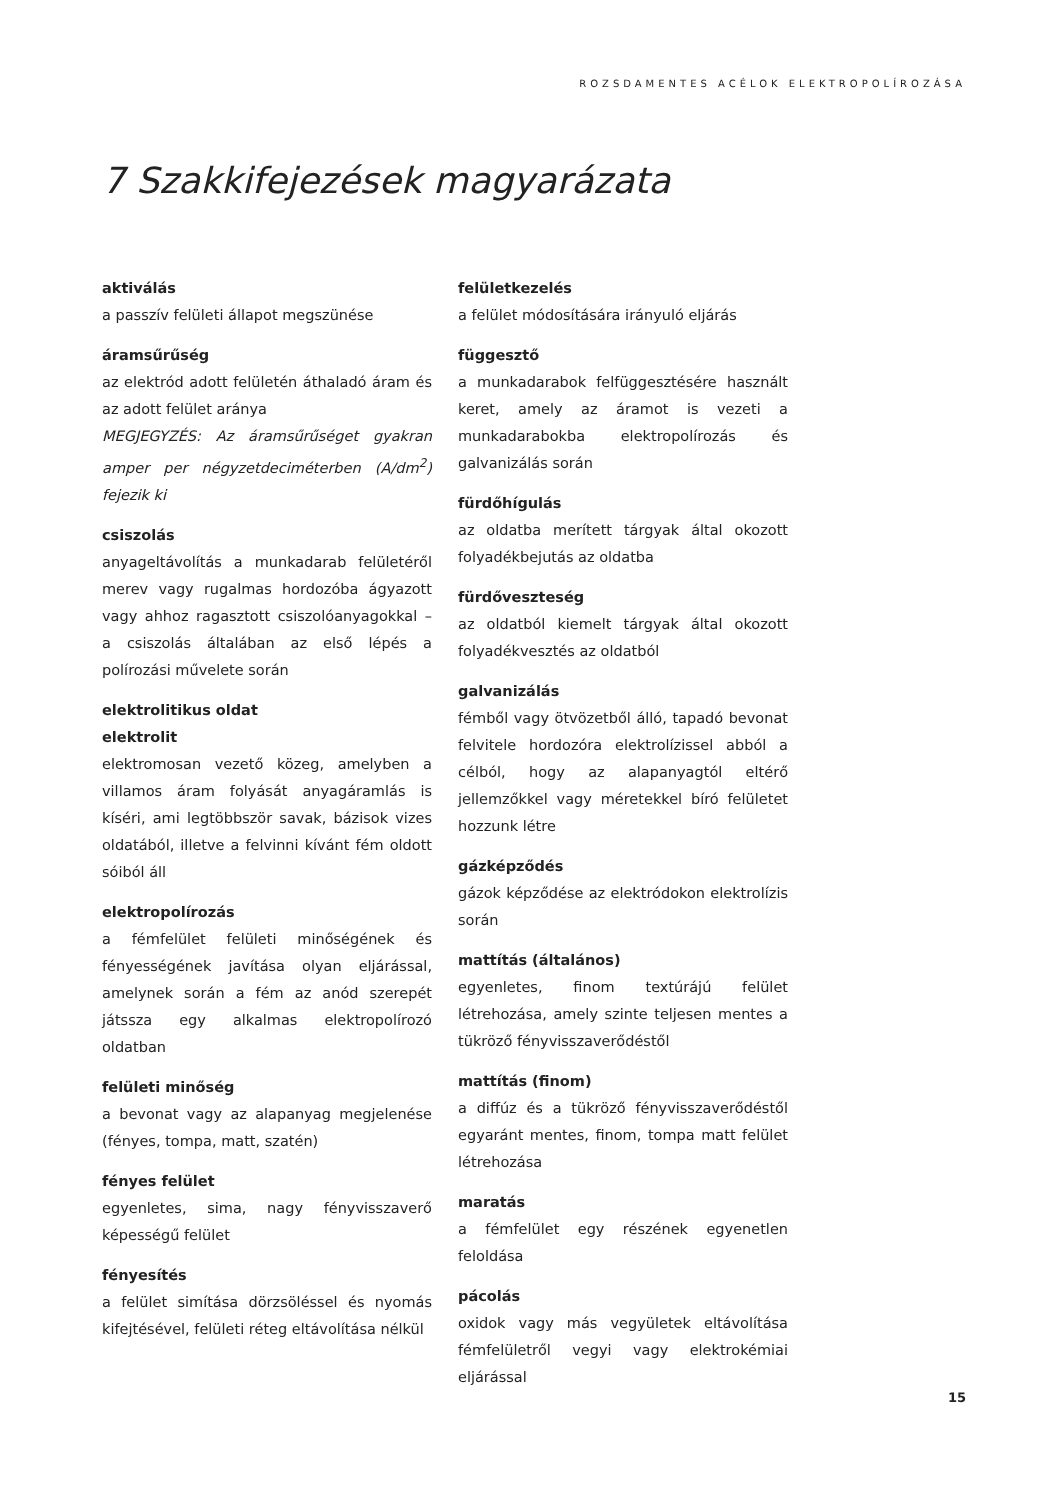ROZSDAMENTES ACÉLOK ELEKTROPOLÍROZÁSA
7 Szakkifejezések magyarázata
aktiválás
a passzív felületi állapot megszünése
áramsűrűség
az elektród adott felületén áthaladó áram és az adott felület aránya
MEGJEGYZÉS: Az áramsűrűséget gyakran amper per négyzetdeciméterben (A/dm<sup>2</sup>) fejezik ki
csiszolás
anyageltávolítás a munkadarab felületéről merev vagy rugalmas hordozóba ágyazott vagy ahhoz ragasztott csiszolóanyagokkal – a csiszolás általában az első lépés a polírozási művelete során
elektrolitikus oldat
elektrolit
elektromosan vezető közeg, amelyben a villamos áram folyását anyagáramlás is kíséri, ami legtöbbször savak, bázisok vizes oldatából, illetve a felvinni kívánt fém oldott sóiból áll
elektropolírozás
a fémfelület felületi minőségének és fényességének javítása olyan eljárással, amelynek során a fém az anód szerepét játssza egy alkalmas elektropolírozó oldatban
felületi minőség
a bevonat vagy az alapanyag megjelenése (fényes, tompa, matt, szatén)
fényes felület
egyenletes, sima, nagy fényvisszaverő képességű felület
fényesítés
a felület simítása dörzsöléssel és nyomás kifejtésével, felületi réteg eltávolítása nélkül
felületkezelés
a felület módosítására irányuló eljárás
függesztő
a munkadarabok felfüggesztésére használt keret, amely az áramot is vezeti a munkadarabokba elektropolírozás és galvanizálás során
fürdőhígulás
az oldatba merített tárgyak által okozott folyadékbejutás az oldatba
fürdőveszteség
az oldatból kiemelt tárgyak által okozott folyadékvesztés az oldatból
galvanizálás
fémből vagy ötvözetből álló, tapadó bevonat felvitele hordozóra elektrolízissel abból a célból, hogy az alapanyagtól eltérő jellemzőkkel vagy méretekkel bíró felületet hozzunk létre
gázképződés
gázok képződése az elektródokon elektrolízis során
mattítás (általános)
egyenletes, finom textúrájú felület létrehozása, amely szinte teljesen mentes a tükröző fényvisszaverődéstől
mattítás (finom)
a diffúz és a tükröző fényvisszaverődéstől egyaránt mentes, finom, tompa matt felület létrehozása
maratás
a fémfelület egy részének egyenetlen feloldása
pácolás
oxidok vagy más vegyületek eltávolítása fémfelületről vegyi vagy elektrokémiai eljárással
15